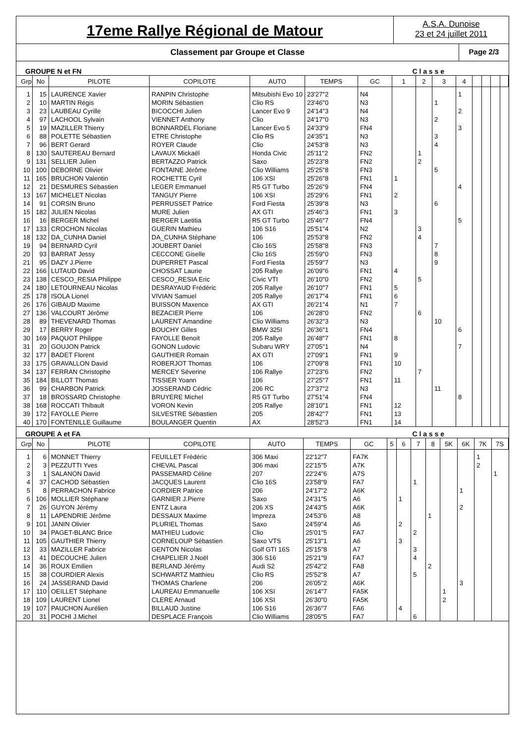17eme Rallye Régional de Matour
A.S.A. Dunoise
23 et 24 juillet 2011
Classement par Groupe et Classe
Page 2/3
GROUPE N et FN C l a s s e
| Grp | No | PILOTE | COPILOTE | AUTO | TEMPS | GC | 1 | 2 | 3 | 4 | | | | |
| --- | --- | --- | --- | --- | --- | --- | --- | --- | --- | --- | --- | --- | --- | --- |
| 1 | 15 | LAURENCE Xavier | RANPIN Christophe | Mitsubishi Evo 10 | 23'27"2 | N4 | | | | 1 | | | | |
| 2 | 10 | MARTIN Régis | MORIN Sébastien | Clio RS | 23'46"0 | N3 | | | 1 | | | | | |
| 3 | 23 | LAUBEAU Cyrille | BICOCCHI Julien | Lancer Evo 9 | 24'14"3 | N4 | | | | 2 | | | | |
| 4 | 97 | LACHOOL Sylvain | VIENNET Anthony | Clio | 24'17"0 | N3 | | | 2 | | | | | |
| 5 | 19 | MAZILLER Thierry | BONNARDEL Floriane | Lancer Evo 5 | 24'33"9 | FN4 | | | | 3 | | | | |
| 6 | 88 | POLETTE Sébastien | ETRE Christophe | Clio RS | 24'35"1 | N3 | | | 3 | | | | | |
| 7 | 96 | BERT Gerard | ROYER Claude | Clio | 24'53"8 | N3 | | | 4 | | | | | |
| 8 | 130 | SAUTEREAU Bernard | LAVAUX Mickaël | Honda Civic | 25'11"2 | FN2 | | 1 | | | | | | |
| 9 | 131 | SELLIER Julien | BERTAZZO Patrick | Saxo | 25'23"8 | FN2 | | 2 | | | | | | |
| 10 | 100 | DEBORNE Olivier | FONTAINE Jérôme | Clio Williams | 25'25"8 | FN3 | | | 5 | | | | | |
| 11 | 165 | BRUCHON Valentin | ROCHETTE Cyril | 106 XSI | 25'26"8 | FN1 | 1 | | | | | | | |
| 12 | 21 | DESMURES Sébastien | LEGER Emmanuel | R5 GT Turbo | 25'26"9 | FN4 | | | | 4 | | | | |
| 13 | 167 | MICHELET Nicolas | TANGUY Pierre | 106 XSI | 25'29"6 | FN1 | 2 | | | | | | | |
| 14 | 91 | CORSIN Bruno | PERRUSSET Patrice | Ford Fiesta | 25'39"8 | N3 | | | 6 | | | | | |
| 15 | 182 | JULIEN Nicolas | MURE Julien | AX GTI | 25'46"3 | FN1 | 3 | | | | | | | |
| 16 | 16 | BERGER Michel | BERGER Laetitia | R5 GT Turbo | 25'46"7 | FN4 | | | | 5 | | | | |
| 17 | 133 | CROCHON Nicolas | GUERIN Mathieu | 106 S16 | 25'51"4 | N2 | | 3 | | | | | | |
| 18 | 132 | DA_CUNHA Daniel | DA_CUNHA Stéphane | 106 | 25'53"8 | FN2 | | 4 | | | | | | |
| 19 | 94 | BERNARD Cyril | JOUBERT Daniel | Clio 16S | 25'58"8 | FN3 | | | 7 | | | | | |
| 20 | 93 | BARRAT Jessy | CECCONE Giselle | Clio 16S | 25'59"0 | FN3 | | | 8 | | | | | |
| 21 | 95 | DAZY J.Pierre | DUPERRET Pascal | Ford Fiesta | 25'59"7 | N3 | | | 9 | | | | | |
| 22 | 166 | LUTAUD David | CHOSSAT Laurie | 205 Rallye | 26'09"6 | FN1 | 4 | | | | | | | |
| 23 | 138 | CESCO_RESIA Philippe | CESCO_RESIA Eric | Civic VTI | 26'10"0 | FN2 | | 5 | | | | | | |
| 24 | 180 | LETOURNEAU Nicolas | DESRAYAUD Frédéric | 205 Rallye | 26'10"7 | FN1 | 5 | | | | | | | |
| 25 | 178 | ISOLA Lionel | VIVIAN Samuel | 205 Rallye | 26'17"4 | FN1 | 6 | | | | | | | |
| 26 | 176 | GIBAUD Maxime | BUISSON Maxence | AX GTI | 26'21"4 | N1 | 7 | | | | | | | |
| 27 | 136 | VALCOURT Jérôme | BEZACIER Pierre | 106 | 26'28"0 | FN2 | | 6 | | | | | | |
| 28 | 89 | THEVENARD Thomas | LAURENT Amandine | Clio Williams | 26'32"3 | N3 | | | 10 | | | | | |
| 29 | 17 | BERRY Roger | BOUCHY Gilles | BMW 325I | 26'36"1 | FN4 | | | | 6 | | | | |
| 30 | 169 | PAQUOT Philippe | FAYOLLE Benoit | 205 Rallye | 26'48"7 | FN1 | 8 | | | | | | | |
| 31 | 20 | GOUJON Patrick | GONON Ludovic | Subaru WRY | 27'05"1 | N4 | | | | 7 | | | | |
| 32 | 177 | BADET Florent | GAUTHIER Romain | AX GTI | 27'09"1 | FN1 | 9 | | | | | | | |
| 33 | 175 | GRAVALLON David | ROBERJOT Thomas | 106 | 27'09"8 | FN1 | 10 | | | | | | | |
| 34 | 137 | FERRAN Christophe | MERCEY Séverine | 106 Rallye | 27'23"6 | FN2 | | 7 | | | | | | |
| 35 | 184 | BILLOT Thomas | TISSIER Yoann | 106 | 27'25"7 | FN1 | 11 | | | | | | | |
| 36 | 99 | CHARBON Patrick | JOSSERAND Cédric | 206 RC | 27'37"2 | N3 | | | 11 | | | | | |
| 37 | 18 | BROSSARD Christophe | BRUYERE Michel | R5 GT Turbo | 27'51"4 | FN4 | | | | 8 | | | | |
| 38 | 168 | ROCCATI Thibault | VORON Kevin | 205 Rallye | 28'10"1 | FN1 | 12 | | | | | | | |
| 39 | 172 | FAYOLLE Pierre | SILVESTRE Sébastien | 205 | 28'42"7 | FN1 | 13 | | | | | | | |
| 40 | 170 | FONTENILLE Guillaume | BOULANGER Quentin | AX | 28'52"3 | FN1 | 14 | | | | | | | |
GROUPE A et FA C l a s s e
| Grp | No | PILOTE | COPILOTE | AUTO | TEMPS | GC | 5 | 6 | 7 | 8 | 5K | 6K | 7K | 7S |
| --- | --- | --- | --- | --- | --- | --- | --- | --- | --- | --- | --- | --- | --- | --- |
| 1 | 6 | MONNET Thierry | FEUILLET Frédéric | 306 Maxi | 22'12"7 | FA7K | | | | | | | 1 | |
| 2 | 3 | PEZZUTTI Yves | CHEVAL Pascal | 306 maxi | 22'15"5 | A7K | | | | | | | 2 | |
| 3 | 1 | SALANON David | PASSEMARD Céline | 207 | 22'24"6 | A7S | | | | | | | | 1 |
| 4 | 37 | CACHOD Sébastien | JACQUES Laurent | Clio 16S | 23'58"9 | FA7 | | | 1 | | | | | |
| 5 | 8 | PERRACHON Fabrice | CORDIER Patrice | 206 | 24'17"2 | A6K | | | | | | 1 | | |
| 6 | 106 | MOLLIER Stéphane | GARNIER J.Pierre | Saxo | 24'31"5 | A6 | | 1 | | | | | | |
| 7 | 26 | GUYON Jérémy | ENTZ Laura | 206 XS | 24'43"5 | A6K | | | | | | 2 | | |
| 8 | 11 | LAPENDRIE Jérôme | DESSAUX Maxime | Impreza | 24'53"6 | A8 | | | | 1 | | | | |
| 9 | 101 | JANIN Olivier | PLURIEL Thomas | Saxo | 24'59"4 | A6 | | 2 | | | | | | |
| 10 | 34 | PAGET-BLANC Brice | MATHIEU Ludovic | Clio | 25'01"5 | FA7 | | | 2 | | | | | |
| 11 | 105 | GAUTHIER Thierry | CORNELOUP Sébastien | Saxo VTS | 25'13"1 | A6 | | 3 | | | | | | |
| 12 | 33 | MAZILLER Fabrice | GENTON Nicolas | Golf GTI 16S | 25'15"8 | A7 | | | 3 | | | | | |
| 13 | 41 | DECOUCHE Julien | CHAPELIER J.Noël | 306 S16 | 25'21"9 | FA7 | | | 4 | | | | | |
| 14 | 36 | ROUX Emilien | BERLAND Jérémy | Audi S2 | 25'42"2 | FA8 | | | | 2 | | | | |
| 15 | 38 | COURDIER Alexis | SCHWARTZ Matthieu | Clio RS | 25'52"8 | A7 | | | 5 | | | | | |
| 16 | 24 | JASSERAND David | THOMAS Charlene | 206 | 26'05"2 | A6K | | | | | | 3 | | |
| 17 | 110 | OEILLET Stéphane | LAUREAU Emmanuelle | 106 XSI | 26'14"7 | FA5K | | | | | 1 | | | |
| 18 | 109 | LAURENT Lionel | CLERE Arnaud | 106 XSI | 26'30"0 | FA5K | | | | | 2 | | | |
| 19 | 107 | PAUCHON Aurélien | BILLAUD Justine | 106 S16 | 26'36"7 | FA6 | | 4 | | | | | | |
| 20 | 31 | POCHI J.Michel | DESPLACE François | Clio Williams | 28'05"5 | FA7 | | | 6 | | | | | |